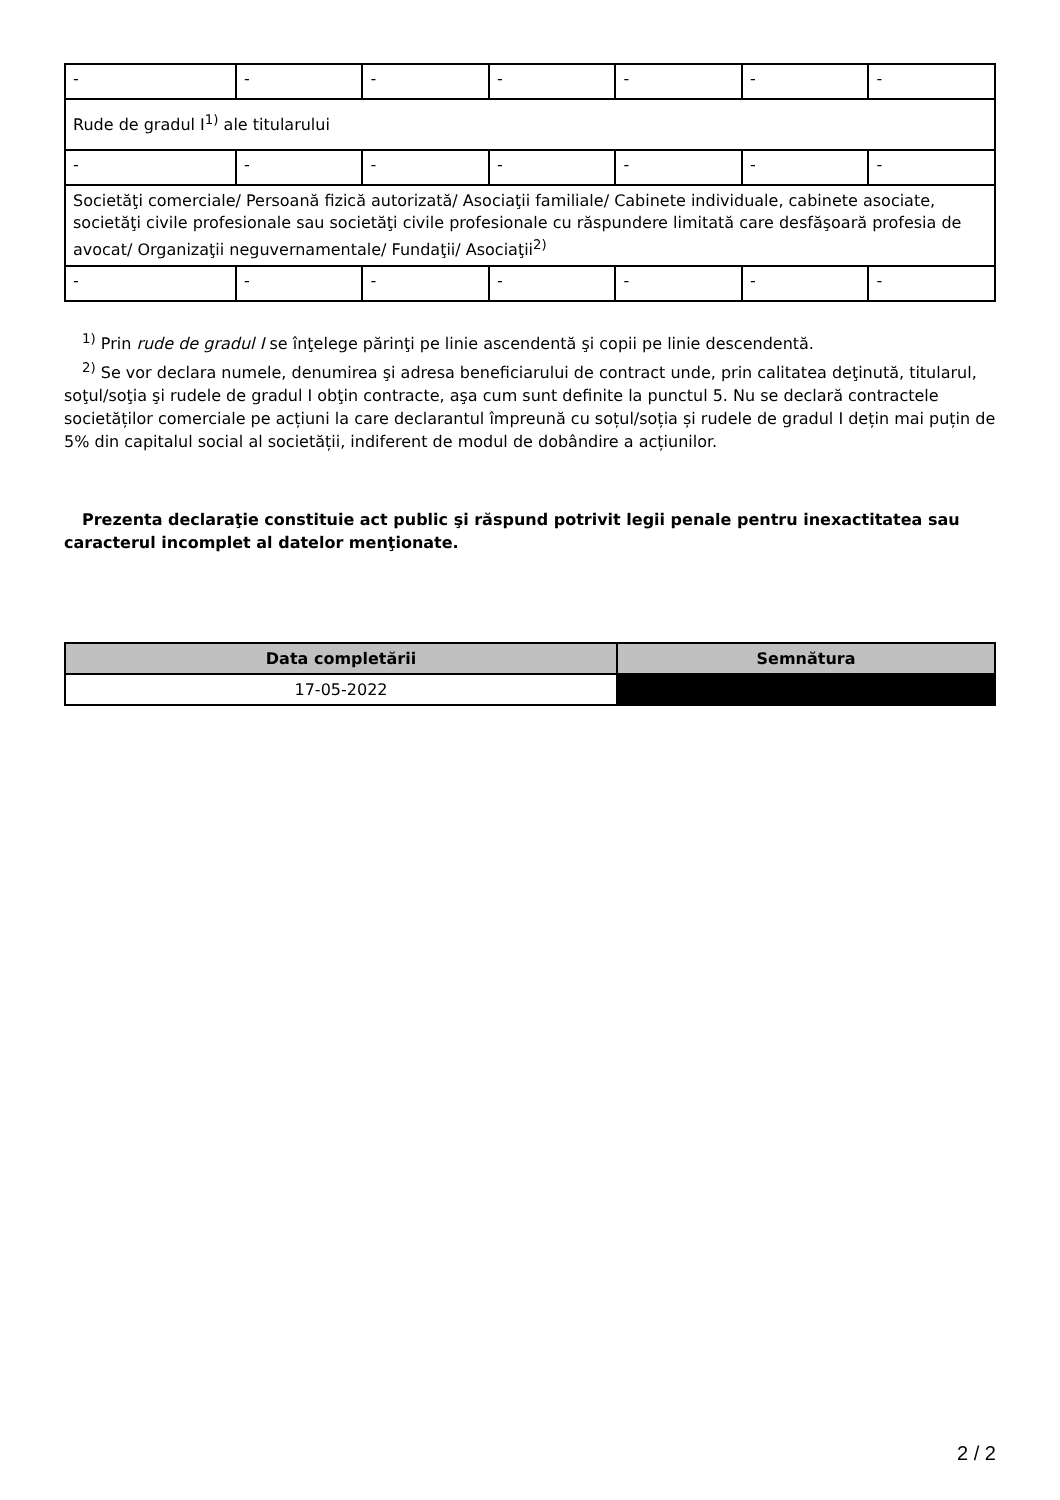| - | - | - | - | - | - | - |
| Rude de gradul I<sup>1)</sup> ale titularului | | | | | | |
| - | - | - | - | - | - | - |
| Societăţi comerciale/ Persoană fizică autorizată/ Asociaţii familiale/ Cabinete individuale, cabinete asociate, societăţi civile profesionale sau societăţi civile profesionale cu răspundere limitată care desfăşoară profesia de avocat/ Organizaţii neguvernamentale/ Fundaţii/ Asociaţii<sup>2)</sup> | | | | | | |
| - | - | - | - | - | - | - |
<sup>1)</sup> Prin rude de gradul I se înţelege părinţi pe linie ascendentă şi copii pe linie descendentă.
<sup>2)</sup> Se vor declara numele, denumirea şi adresa beneficiarului de contract unde, prin calitatea deţinută, titularul, soţul/soţia şi rudele de gradul I obţin contracte, aşa cum sunt definite la punctul 5. Nu se declară contractele societăților comerciale pe acțiuni la care declarantul împreună cu soțul/soția și rudele de gradul I dețin mai puțin de 5% din capitalul social al societății, indiferent de modul de dobândire a acțiunilor.
Prezenta declaraţie constituie act public şi răspund potrivit legii penale pentru inexactitatea sau caracterul incomplet al datelor menţionate.
| Data completării | Semnătura |
| --- | --- |
| 17-05-2022 | |
2 / 2